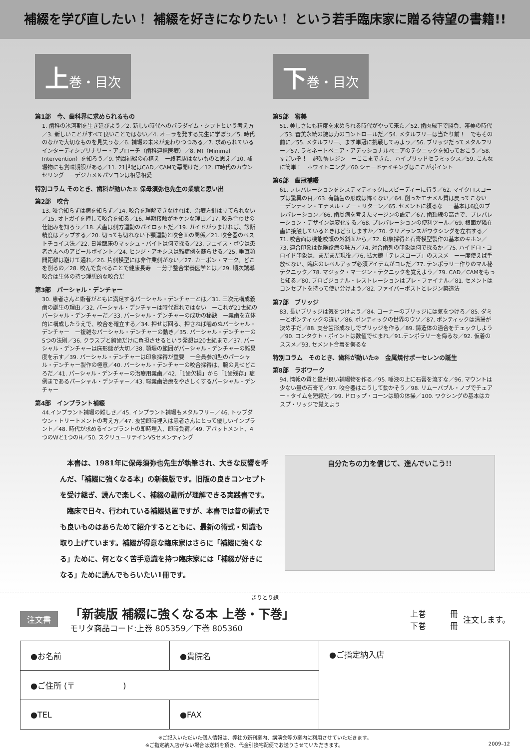補綴を学び直したい！ 補綴を好きになりたい！ という若手臨床家に贈る待望の書籍!!
上巻・目次
第1部　今、歯科界に求められるもの
1. 歯科の氷河期を生き延びよう／2. 新しい時代へのパラダイム・シフトという考え方／3. 新しいことがすべて良いことではない／4. オーラを発する先生に学ぼう／5. 時代のなかで大切なものを見失うな／6. 補綴の未来が変わりつつある／7. 求められているインターディシプリナリー・アプローチ（歯科連携医療）／8. MI（Minimal Intervention）を知ろう／9. 歯周補綴の心構え　ー終着駅はないものと思え／10. 補綴物にも賞味期限がある／11. 21世紀はCAD／CAMで幕開けだ／12. IT時代のカウンセリング　ーデジカメ＆パソコンは相思相愛
特別コラム そのとき、歯科が動いた① 保母須弥也先生の業績と思い出
第2部　咬合
13. 咬合知らずは病を知らず／14. 咬合を理解できなければ、治療方針は立てられない／15. オトガイを押して咬合を知る／16. 早期接触がキケンな理由／17. 咬み合わせの仕組みを知ろう／18. 犬歯は側方運動のパイロットだ／19. ガイドがうまければ、診断精度はアップする／20. 切っても切れない下顎運動と咬合面の関係／21. 咬合器のベストチョイス法／22. 日常臨床のマッシュ・バイトは何で採る／23. フェイス・ボウは患者さんへのアピールポイント／24. ヒンジ・アキシスは難症例を蘇らせる／25. 垂直顎間距離は避けて通れ／26. 片側模型には非作業側がない／27. カーボン・マーク、どこを削るの／28. 咬んで食べることで健康長寿　ー分子整合栄養医学とは／29. 順次誘導咬合は生体の持つ理想的な咬合だ
第3部　パーシャル・デンチャー
30. 患者さんと術者がともに満足するパーシャル・デンチャーとは／31. 三次元構成義歯の誕生の理由／32. パーシャル・デンチャーは時代遅れではない　ーこれが21世紀のパーシャル・デンチャーだ／33. パーシャル・デンチャーの成功の秘訣　ー義歯を立体的に構成したうえで、咬合を確立する／34. 押せば回る、押さねば噛めぬパーシャル・デンチャー　ー複雑なパーシャル・デンチャーの動き／35. パーシャル・デンチャーの5つの法則／36. クラスプと鉤歯だけに負担させるという発想は20世紀まで／37. パーシャル・デンチャーは床形態が大切／38. 顎堤の範囲がパーシャル・デンチャーの難易度を示す／39. パーシャル・デンチャーは印象採得が重要　ー全員参加型のパーシャル・デンチャー製作の極意／40. パーシャル・デンチャーの咬合採得は、腕の見せどころだ／41. パーシャル・デンチャーの治療用義歯／42.「1歯欠損」から「1歯残存」症例まであるパーシャル・デンチャー／43. 総義歯治療をやさしくするパーシャル・デンチャー
第4部　インプラント補綴
44.インプラント補綴の難しさ／45. インプラント補綴もメタルフリー／46. トップダウン・トリートメントの考え方／47. 抜歯即時埋入は患者さんにとって優しいインプラント／48. 時代が求めるインプラントの即時埋入、即時負荷／49. アバットメント、4つのWと1つのH／50. スクリューリテインVSセメンティング
下巻・目次
第5部　審美
51. 美しさにも精度を求められる時代がやって来た／52. 歯肉縁下で勝負、審美の時代／53. 審美永続の鍵は力のコントロールだ／54. メタルフリーは当たり前！　でもその前に／55. メタルフリー、まず単冠に挑戦してみよう／56. ブリッジだってメタルフリー／57. ラミネートベニア・アデッショナルベニアのテクニックを知っておこう／58. すごいぞ！　超硬質レジン　ーここまできた、ハイブリッドセラミックス／59. こんなに簡単！　ホワイトニング／60.シェードテイキングはここがポイント
第6部　歯冠補綴
61. プレパレーションをシステマティックにスピーディーに行う／62. マイクロスコープは驚異の目／63. 有髄歯の形成は怖くない／64. 削ったエナメル質は戻ってこない　ーデンティン・エナメル・ノー・リターン／65. セメントに頼るな　ー基本は6度のプレパレーション／66. 歯周病を考えたマージンの設定／67. 歯頚線の高さで、プレパレーション・デザインは変化する／68. プレパレーションの便利ツール／69. 根面が隣在歯に接触しているときはどうしますか／70. クリアランスがワクシングを左右する／71. 咬合面は機能咬頭の外斜面から／72. 印象採得と石膏模型製作の基本のキホン／73. 連合印象は保険診療の味方／74. 対合歯列の印象は何で採るか／75. ハイドロ・コロイド印象は、まだまだ現役／76. 拡大鏡「テレスコープ」のススメ　ー一度使えば手放せない、臨床のレベルアップ必須アイテムがコレだ／77. テンポラリー作りのマル秘テクニック／78. マジック・マージン・テクニックを覚えよう／79. CAD／CAMをもっと知る／80. プロビジョナル・レストレーションはプレ・ファイナル／81. セメントはコンセプトを持って使い分けよう／82. ファイバーポストとレジン築造法
第7部　ブリッジ
83. 長いブリッジは気をつけよう／84. コーナーのブリッジには気をつけろ／85. ダミーとポンティックの違い／86. ポンティックの世界のウソ／87. ポンティックは清掃が決め手だ／88. 支台歯形成なしでブリッジを作る／89. 鋳造体の適合をチェックしよう／90. コンタクト・ポイントは数値でせまれ／91.テンポラリーを侮るな／92. 仮着のススメ／93. セメント合着を侮るな
特別コラム　そのとき、歯科が動いた②　金属焼付ポーセレンの誕生
第8部　ラボワーク
94. 情報の質と量が良い補綴物を作る／95. 唾液の上に石膏を流すな／96. マウントは少ない量の石膏で／97. 咬合器はこうして動かそう／98. リムーバブル・ノブでチェアー・タイムを短縮だ／99. ドロップ・コーンは頭の体操／100. ワクシングの基本はカスプ・リッジで覚えよう
　本書は、1981年に保母須弥也先生が執筆され、大きな反響を呼んだ、「補綴に強くなる本」の新装版です。旧版の良きコンセプトを受け継ぎ、読んで楽しく、補綴の勘所が理解できる実践書です。
　臨床で日々、行われている補綴処置ですが、本書では昔の術式でも良いものはあらためて紹介するとともに、最新の術式・知識も取り上げています。補綴が得意な臨床家はさらに「補綴に強くなる」ために、何となく苦手意識を持つ臨床家には「補綴が好きになる」ために読んでもらいたい1冊です。
自分たちの力を信じて、進んでいこう!!
きりとり線
注文書
「新装版 補綴に強くなる本 上巻・下巻」
モリタ商品コード:上巻 805359／下巻 805360
上巻　　　冊
下巻　　　冊
注文します。
| ●お名前 | ●貴院名 | ●ご指定納入店 |
| ●ご住所 (〒 ) | | |
| ●TEL | ●FAX | |
※ご記入いただいた個人情報は、弊社の新刊案内、講演会等の案内に利用させていただきます。
※ご指定納入店がない場合は送料を頂き、代金引換宅配便でお送りさせていただきます。 2009–12